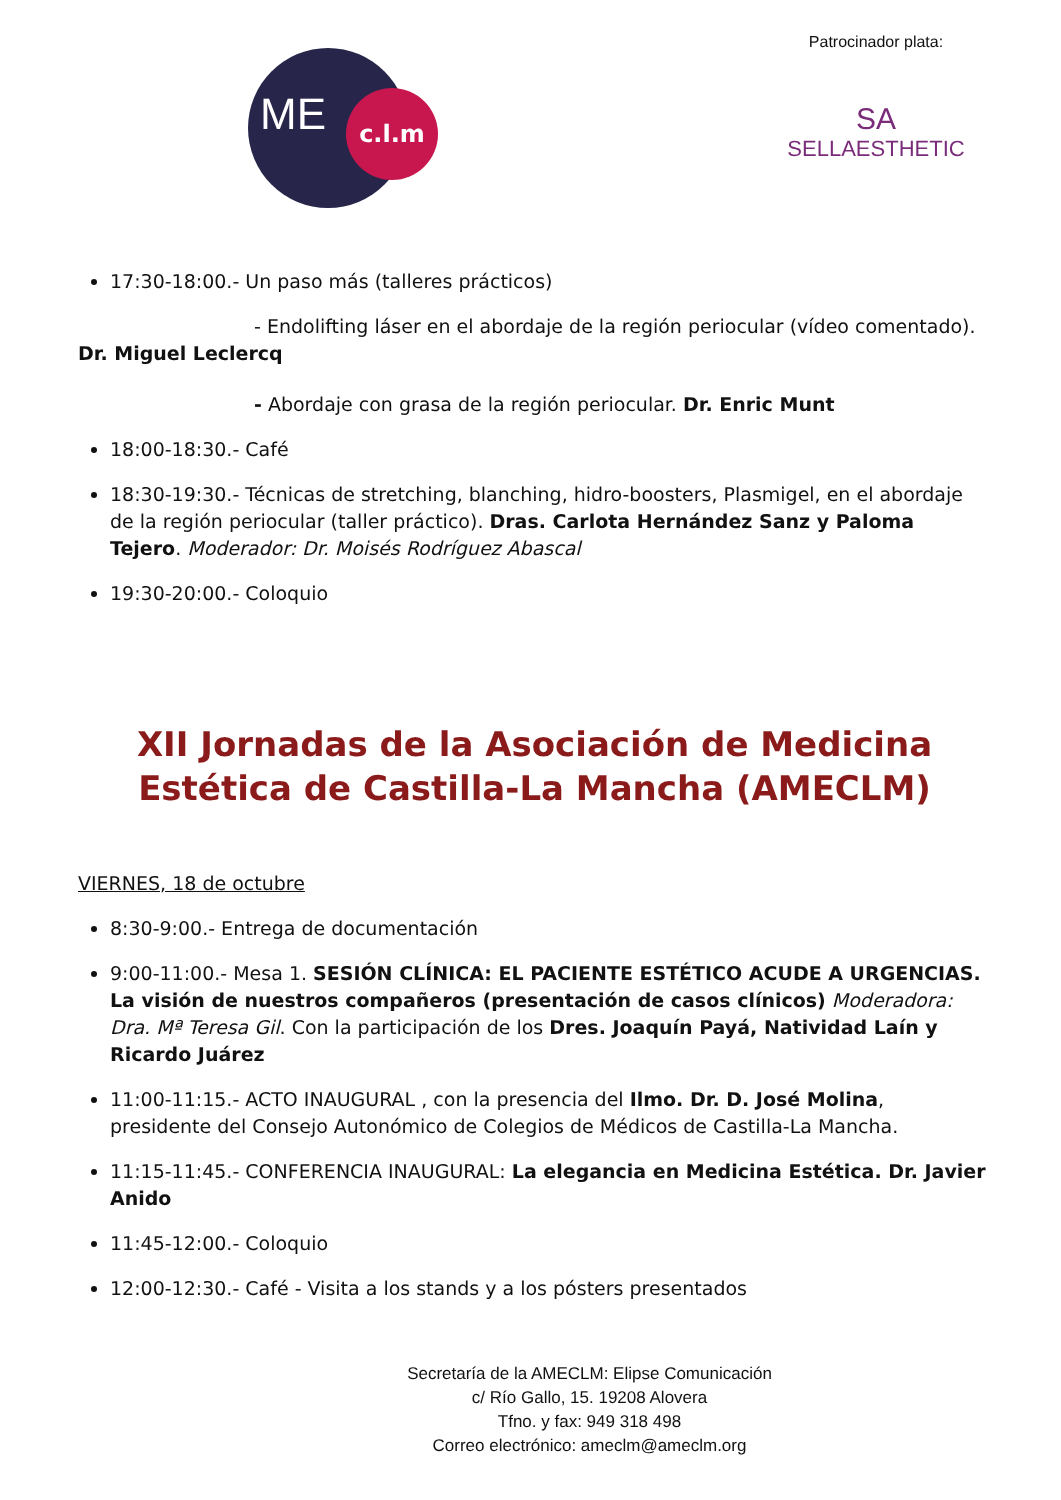ME c.l.m
Patrocinador plata:
SA
SELLAESTHETIC
17:30-18:00.- Un paso más (talleres prácticos)
- Endolifting láser en el abordaje de la región periocular (vídeo comentado).
Dr. Miguel Leclercq
- Abordaje con grasa de la región periocular. Dr. Enric Munt
18:00-18:30.- Café
18:30-19:30.- Técnicas de stretching, blanching, hidro-boosters, Plasmigel, en el abordaje de la región periocular (taller práctico). Dras. Carlota Hernández Sanz y Paloma Tejero. Moderador: Dr. Moisés Rodríguez Abascal
19:30-20:00.- Coloquio
XII Jornadas de la Asociación de Medicina Estética de Castilla-La Mancha (AMECLM)
VIERNES, 18 de octubre
8:30-9:00.- Entrega de documentación
9:00-11:00.- Mesa 1. SESIÓN CLÍNICA: EL PACIENTE ESTÉTICO ACUDE A URGENCIAS. La visión de nuestros compañeros (presentación de casos clínicos) Moderadora: Dra. Mª Teresa Gil. Con la participación de los Dres. Joaquín Payá, Natividad Laín y Ricardo Juárez
11:00-11:15.- ACTO INAUGURAL , con la presencia del Ilmo. Dr. D. José Molina, presidente del Consejo Autonómico de Colegios de Médicos de Castilla-La Mancha.
11:15-11:45.- CONFERENCIA INAUGURAL: La elegancia en Medicina Estética. Dr. Javier Anido
11:45-12:00.- Coloquio
12:00-12:30.- Café - Visita a los stands y a los pósters presentados
Secretaría de la AMECLM: Elipse Comunicación
c/ Río Gallo, 15. 19208 Alovera
Tfno. y fax: 949 318 498
Correo electrónico: ameclm@ameclm.org